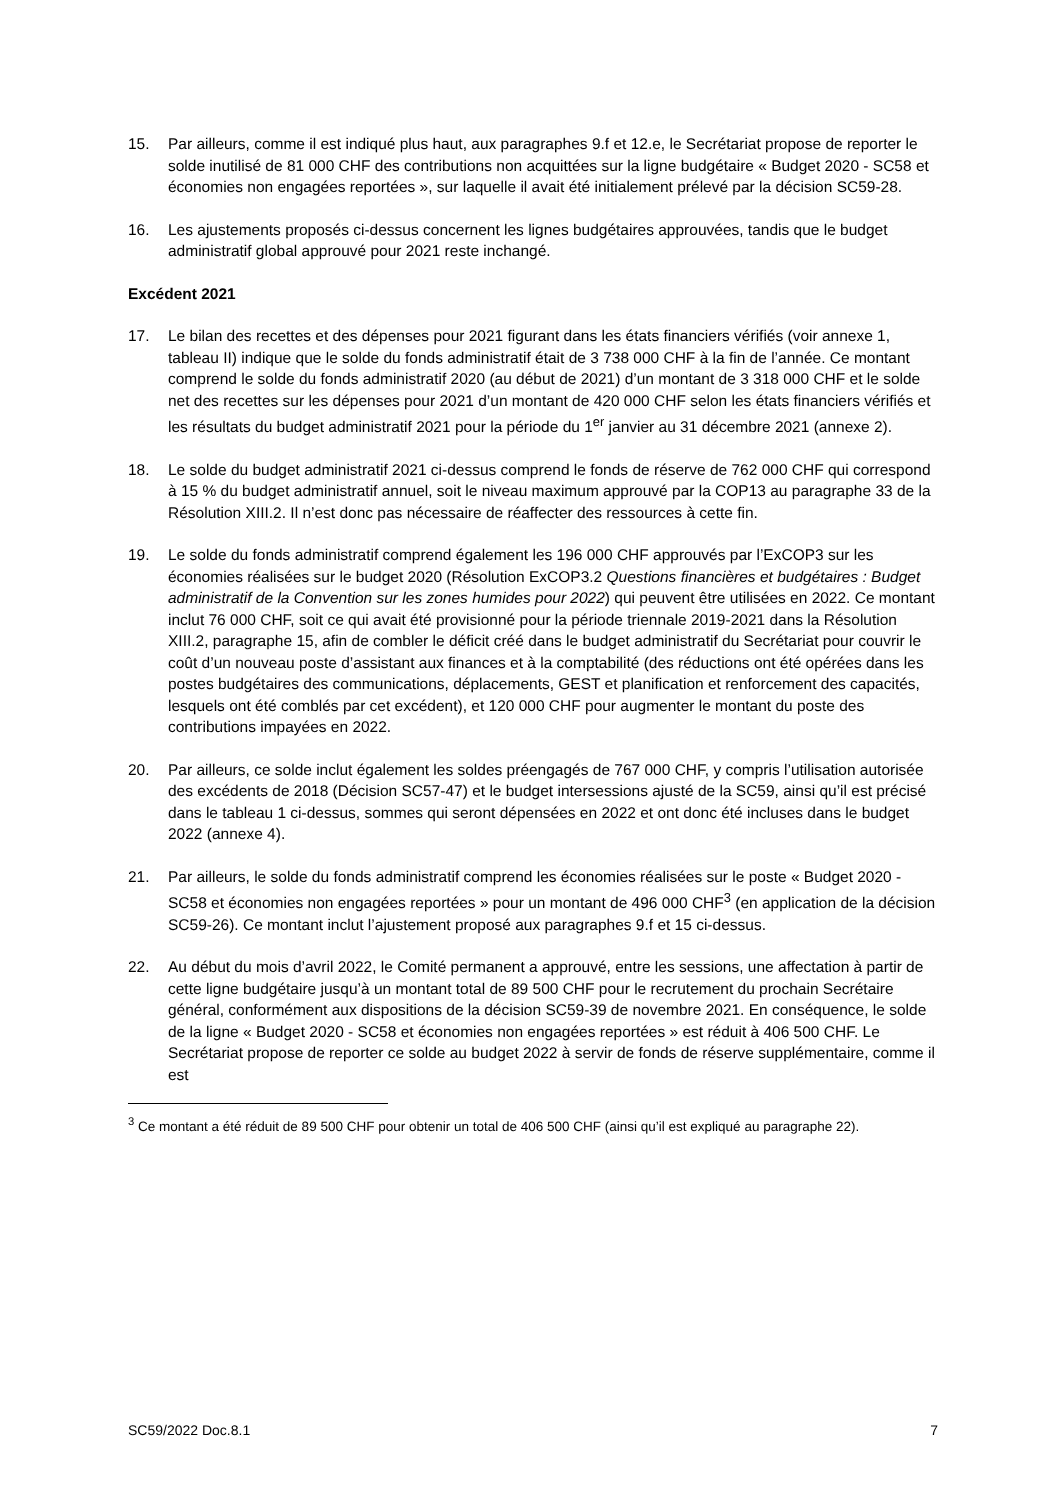15. Par ailleurs, comme il est indiqué plus haut, aux paragraphes 9.f et 12.e, le Secrétariat propose de reporter le solde inutilisé de 81 000 CHF des contributions non acquittées sur la ligne budgétaire « Budget 2020 - SC58 et économies non engagées reportées », sur laquelle il avait été initialement prélevé par la décision SC59-28.
16. Les ajustements proposés ci-dessus concernent les lignes budgétaires approuvées, tandis que le budget administratif global approuvé pour 2021 reste inchangé.
Excédent 2021
17. Le bilan des recettes et des dépenses pour 2021 figurant dans les états financiers vérifiés (voir annexe 1, tableau II) indique que le solde du fonds administratif était de 3 738 000 CHF à la fin de l’année. Ce montant comprend le solde du fonds administratif 2020 (au début de 2021) d’un montant de 3 318 000 CHF et le solde net des recettes sur les dépenses pour 2021 d’un montant de 420 000 CHF selon les états financiers vérifiés et les résultats du budget administratif 2021 pour la période du 1<sup>er</sup> janvier au 31 décembre 2021 (annexe 2).
18. Le solde du budget administratif 2021 ci-dessus comprend le fonds de réserve de 762 000 CHF qui correspond à 15 % du budget administratif annuel, soit le niveau maximum approuvé par la COP13 au paragraphe 33 de la Résolution XIII.2. Il n’est donc pas nécessaire de réaffecter des ressources à cette fin.
19. Le solde du fonds administratif comprend également les 196 000 CHF approuvés par l’ExCOP3 sur les économies réalisées sur le budget 2020 (Résolution ExCOP3.2 Questions financières et budgétaires : Budget administratif de la Convention sur les zones humides pour 2022) qui peuvent être utilisées en 2022. Ce montant inclut 76 000 CHF, soit ce qui avait été provisionné pour la période triennale 2019-2021 dans la Résolution XIII.2, paragraphe 15, afin de combler le déficit créé dans le budget administratif du Secrétariat pour couvrir le coût d’un nouveau poste d’assistant aux finances et à la comptabilité (des réductions ont été opérées dans les postes budgétaires des communications, déplacements, GEST et planification et renforcement des capacités, lesquels ont été comblés par cet excédent), et 120 000 CHF pour augmenter le montant du poste des contributions impayées en 2022.
20. Par ailleurs, ce solde inclut également les soldes préengagés de 767 000 CHF, y compris l’utilisation autorisée des excédents de 2018 (Décision SC57-47) et le budget intersessions ajusté de la SC59, ainsi qu’il est précisé dans le tableau 1 ci-dessus, sommes qui seront dépensées en 2022 et ont donc été incluses dans le budget 2022 (annexe 4).
21. Par ailleurs, le solde du fonds administratif comprend les économies réalisées sur le poste « Budget 2020 - SC58 et économies non engagées reportées » pour un montant de 496 000 CHF<sup>3</sup> (en application de la décision SC59-26). Ce montant inclut l’ajustement proposé aux paragraphes 9.f et 15 ci-dessus.
22. Au début du mois d’avril 2022, le Comité permanent a approuvé, entre les sessions, une affectation à partir de cette ligne budgétaire jusqu’à un montant total de 89 500 CHF pour le recrutement du prochain Secrétaire général, conformément aux dispositions de la décision SC59-39 de novembre 2021. En conséquence, le solde de la ligne « Budget 2020 - SC58 et économies non engagées reportées » est réduit à 406 500 CHF. Le Secrétariat propose de reporter ce solde au budget 2022 à servir de fonds de réserve supplémentaire, comme il est
<sup>3</sup> Ce montant a été réduit de 89 500 CHF pour obtenir un total de 406 500 CHF (ainsi qu’il est expliqué au paragraphe 22).
SC59/2022 Doc.8.1 7